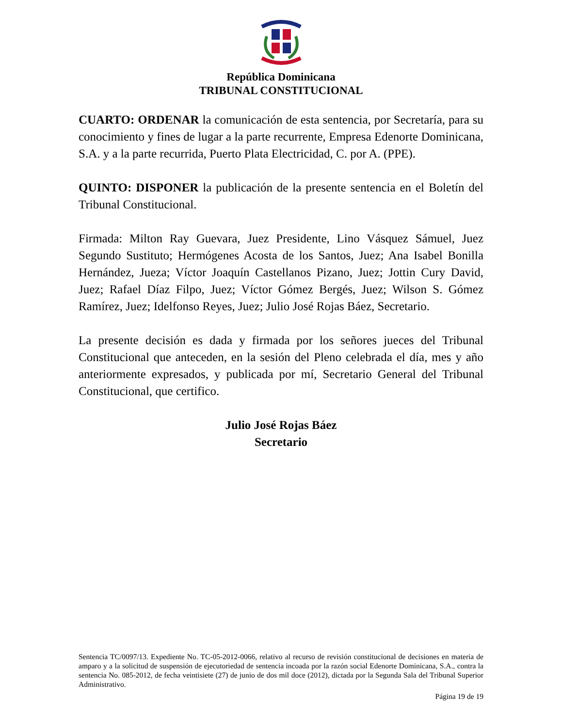República Dominicana
TRIBUNAL CONSTITUCIONAL
CUARTO: ORDENAR la comunicación de esta sentencia, por Secretaría, para su conocimiento y fines de lugar a la parte recurrente, Empresa Edenorte Dominicana, S.A. y a la parte recurrida, Puerto Plata Electricidad, C. por A. (PPE).
QUINTO: DISPONER la publicación de la presente sentencia en el Boletín del Tribunal Constitucional.
Firmada: Milton Ray Guevara, Juez Presidente, Lino Vásquez Sámuel, Juez Segundo Sustituto; Hermógenes Acosta de los Santos, Juez; Ana Isabel Bonilla Hernández, Jueza; Víctor Joaquín Castellanos Pizano, Juez; Jottin Cury David, Juez; Rafael Díaz Filpo, Juez; Víctor Gómez Bergés, Juez; Wilson S. Gómez Ramírez, Juez; Idelfonso Reyes, Juez; Julio José Rojas Báez, Secretario.
La presente decisión es dada y firmada por los señores jueces del Tribunal Constitucional que anteceden, en la sesión del Pleno celebrada el día, mes y año anteriormente expresados, y publicada por mí, Secretario General del Tribunal Constitucional, que certifico.
Julio José Rojas Báez
Secretario
Sentencia TC/0097/13. Expediente No. TC-05-2012-0066, relativo al recurso de revisión constitucional de decisiones en materia de amparo y a la solicitud de suspensión de ejecutoriedad de sentencia incoada por la razón social Edenorte Dominicana, S.A., contra la sentencia No. 085-2012, de fecha veintisiete (27) de junio de dos mil doce (2012), dictada por la Segunda Sala del Tribunal Superior Administrativo.
Página 19 de 19